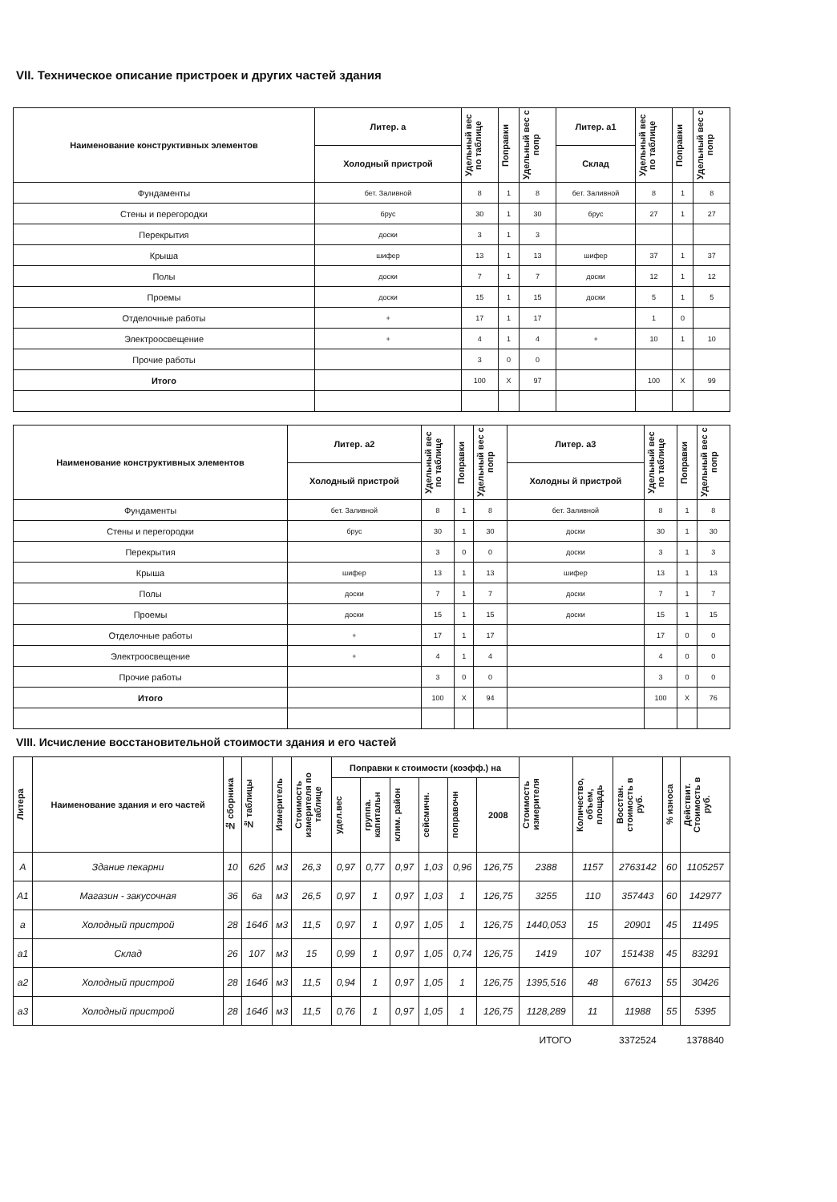VII. Техническое описание пристроек и других частей здания
| Наименование конструктивных элементов | Литер. а | Удельный вес по таблице | Поправки | Удельный вес с попр | Литер. а1 | Удельный вес по таблице | Поправки | Удельный вес с попр |
| --- | --- | --- | --- | --- | --- | --- | --- | --- |
| | Холодный пристрой | | | | Склад | | | |
| Фундаменты | бет. Заливной | 8 | 1 | 8 | бет. Заливной | 8 | 1 | 8 |
| Стены и перегородки | брус | 30 | 1 | 30 | брус | 27 | 1 | 27 |
| Перекрытия | доски | 3 | 1 | 3 | | | | |
| Крыша | шифер | 13 | 1 | 13 | шифер | 37 | 1 | 37 |
| Полы | доски | 7 | 1 | 7 | доски | 12 | 1 | 12 |
| Проемы | доски | 15 | 1 | 15 | доски | 5 | 1 | 5 |
| Отделочные работы | + | 17 | 1 | 17 | | 1 | 0 | |
| Электроосвещение | + | 4 | 1 | 4 | + | 10 | 1 | 10 |
| Прочие работы | | 3 | 0 | 0 | | | | |
| Итого | | 100 | X | 97 | | 100 | X | 99 |
| Наименование конструктивных элементов | Литер. а2 | Удельный вес по таблице | Поправки | Удельный вес с попр | Литер. а3 | Удельный вес по таблице | Поправки | Удельный вес с попр |
| --- | --- | --- | --- | --- | --- | --- | --- | --- |
| | Холодный пристрой | | | | Холодны й пристрой | | | |
| Фундаменты | бет. Заливной | 8 | 1 | 8 | бет. Заливной | 8 | 1 | 8 |
| Стены и перегородки | брус | 30 | 1 | 30 | доски | 30 | 1 | 30 |
| Перекрытия | | 3 | 0 | 0 | доски | 3 | 1 | 3 |
| Крыша | шифер | 13 | 1 | 13 | шифер | 13 | 1 | 13 |
| Полы | доски | 7 | 1 | 7 | доски | 7 | 1 | 7 |
| Проемы | доски | 15 | 1 | 15 | доски | 15 | 1 | 15 |
| Отделочные работы | + | 17 | 1 | 17 | | 17 | 0 | 0 |
| Электроосвещение | + | 4 | 1 | 4 | | 4 | 0 | 0 |
| Прочие работы | | 3 | 0 | 0 | | 3 | 0 | 0 |
| Итого | | 100 | X | 94 | | 100 | X | 76 |
VIII. Исчисление восстановительной стоимости здания и его частей
| Литера | Наименование здания и его частей | № сборника | № таблицы | Измеритель | Стоимость измерителя по таблице | Поправки к стоимости (коэфф.) на | | | | | | Стоимость измерителя | Количество, объем, площадь | Восстан. стоимость в руб. | % износа | Действит. Стоимость в руб. |
| --- | --- | --- | --- | --- | --- | --- | --- | --- | --- | --- | --- | --- | --- | --- | --- | --- |
| | | | | | | удел.вес | группа. капитальн | клим. район | сейсмичн. | поправочн | 2008 | | | | | |
| А | Здание пекарни | 10 | 62б | м3 | 26,3 | 0,97 | 0,77 | 0,97 | 1,03 | 0,96 | 126,75 | 2388 | 1157 | 2763142 | 60 | 1105257 |
| А1 | Магазин - закусочная | 36 | 6а | м3 | 26,5 | 0,97 | 1 | 0,97 | 1,03 | 1 | 126,75 | 3255 | 110 | 357443 | 60 | 142977 |
| а | Холодный пристрой | 28 | 164б | м3 | 11,5 | 0,97 | 1 | 0,97 | 1,05 | 1 | 126,75 | 1440,053 | 15 | 20901 | 45 | 11495 |
| а1 | Склад | 26 | 107 | м3 | 15 | 0,99 | 1 | 0,97 | 1,05 | 0,74 | 126,75 | 1419 | 107 | 151438 | 45 | 83291 |
| а2 | Холодный пристрой | 28 | 164б | м3 | 11,5 | 0,94 | 1 | 0,97 | 1,05 | 1 | 126,75 | 1395,516 | 48 | 67613 | 55 | 30426 |
| а3 | Холодный пристрой | 28 | 164б | м3 | 11,5 | 0,76 | 1 | 0,97 | 1,05 | 1 | 126,75 | 1128,289 | 11 | 11988 | 55 | 5395 |
| ИТОГО | | | | | | | | | | | | | | 3372524 | | 1378840 |